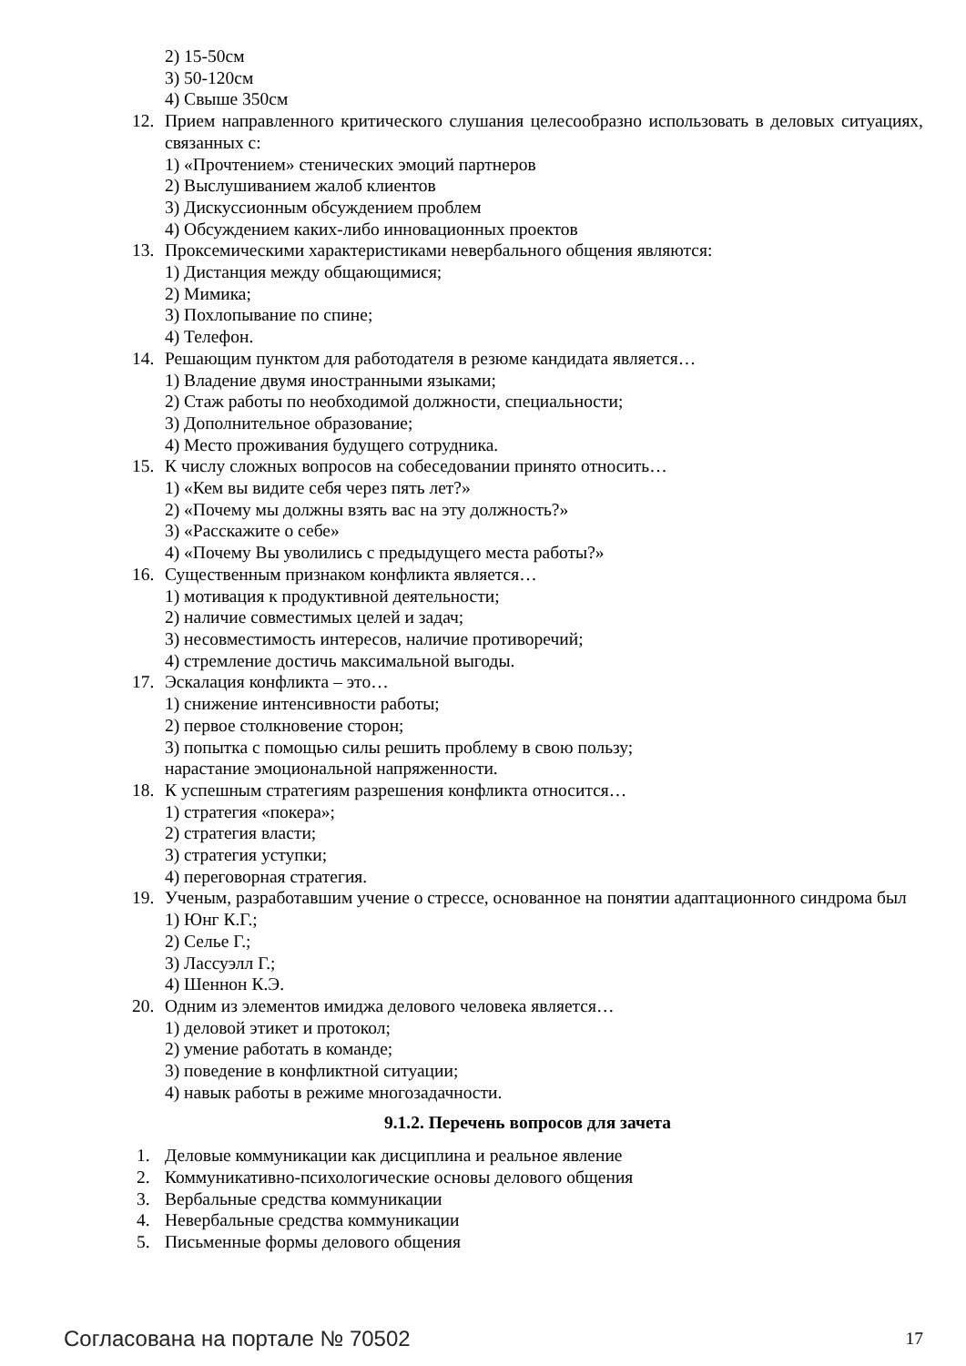2) 15-50см
3) 50-120см
4) Свыше 350см
12. Прием направленного критического слушания целесообразно использовать в деловых ситуациях, связанных с:
1) «Прочтением» стенических эмоций партнеров
2) Выслушиванием жалоб клиентов
3) Дискуссионным обсуждением проблем
4) Обсуждением каких-либо инновационных проектов
13. Проксемическими характеристиками невербального общения являются:
1) Дистанция между общающимися;
2) Мимика;
3) Похлопывание по спине;
4) Телефон.
14. Решающим пунктом для работодателя в резюме кандидата является…
1) Владение двумя иностранными языками;
2) Стаж работы по необходимой должности, специальности;
3) Дополнительное образование;
4) Место проживания будущего сотрудника.
15. К числу сложных вопросов на собеседовании принято относить…
1) «Кем вы видите себя через пять лет?»
2) «Почему мы должны взять вас на эту должность?»
3) «Расскажите о себе»
4) «Почему Вы уволились с предыдущего места работы?»
16. Существенным признаком конфликта является…
1) мотивация к продуктивной деятельности;
2) наличие совместимых целей и задач;
3) несовместимость интересов, наличие противоречий;
4) стремление достичь максимальной выгоды.
17. Эскалация конфликта – это…
1) снижение интенсивности работы;
2) первое столкновение сторон;
3) попытка с помощью силы решить проблему в свою пользу;
нарастание эмоциональной напряженности.
18. К успешным стратегиям разрешения конфликта относится…
1) стратегия «покера»;
2) стратегия власти;
3) стратегия уступки;
4) переговорная стратегия.
19. Ученым, разработавшим учение о стрессе, основанное на понятии адаптационного синдрома был
1) Юнг К.Г.;
2) Селье Г.;
3) Лассуэлл Г.;
4) Шеннон К.Э.
20. Одним из элементов имиджа делового человека является…
1) деловой этикет и протокол;
2) умение работать в команде;
3) поведение в конфликтной ситуации;
4) навык работы в режиме многозадачности.
9.1.2. Перечень вопросов для зачета
1. Деловые коммуникации как дисциплина и реальное явление
2. Коммуникативно-психологические основы делового общения
3. Вербальные средства коммуникации
4. Невербальные средства коммуникации
5. Письменные формы делового общения
Согласована на портале № 70502 17